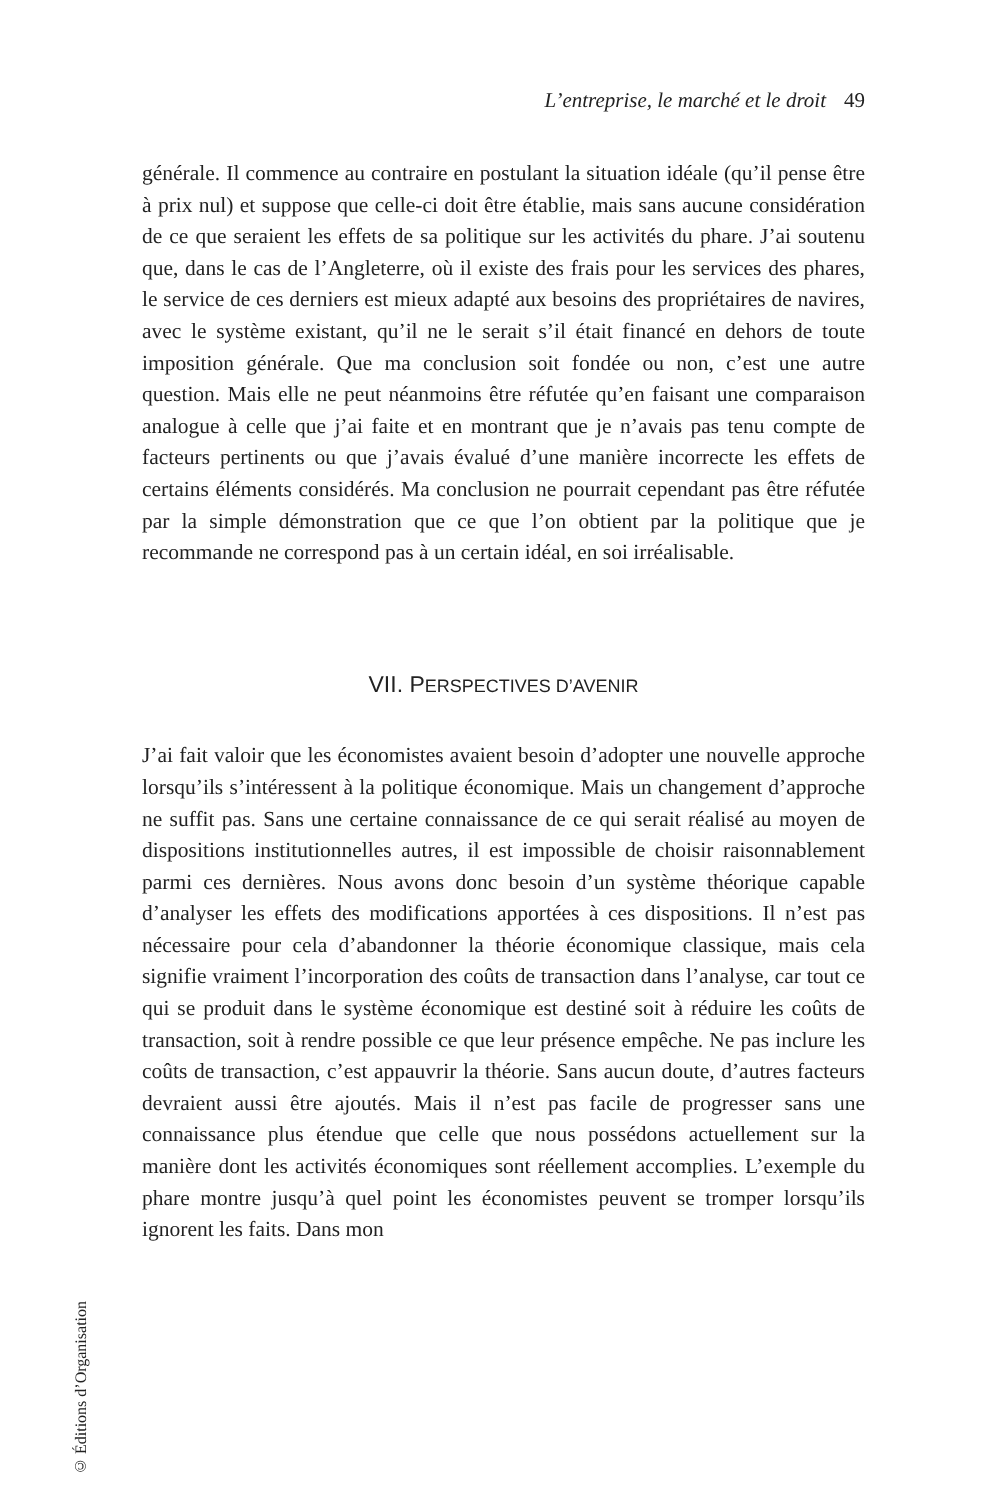L’entreprise, le marché et le droit 49
générale. Il commence au contraire en postulant la situation idéale (qu’il pense être à prix nul) et suppose que celle-ci doit être établie, mais sans aucune considération de ce que seraient les effets de sa politique sur les activités du phare. J’ai soutenu que, dans le cas de l’Angleterre, où il existe des frais pour les services des phares, le service de ces derniers est mieux adapté aux besoins des propriétaires de navires, avec le système existant, qu’il ne le serait s’il était financé en dehors de toute imposition générale. Que ma conclusion soit fondée ou non, c’est une autre question. Mais elle ne peut néanmoins être réfutée qu’en faisant une comparaison analogue à celle que j’ai faite et en montrant que je n’avais pas tenu compte de facteurs pertinents ou que j’avais évalué d’une manière incorrecte les effets de certains éléments considérés. Ma conclusion ne pourrait cependant pas être réfutée par la simple démonstration que ce que l’on obtient par la politique que je recommande ne correspond pas à un certain idéal, en soi irréalisable.
VII. PERSPECTIVES D’AVENIR
J’ai fait valoir que les économistes avaient besoin d’adopter une nouvelle approche lorsqu’ils s’intéressent à la politique économique. Mais un changement d’approche ne suffit pas. Sans une certaine connaissance de ce qui serait réalisé au moyen de dispositions institutionnelles autres, il est impossible de choisir raisonnablement parmi ces dernières. Nous avons donc besoin d’un système théorique capable d’analyser les effets des modifications apportées à ces dispositions. Il n’est pas nécessaire pour cela d’abandonner la théorie économique classique, mais cela signifie vraiment l’incorporation des coûts de transaction dans l’analyse, car tout ce qui se produit dans le système économique est destiné soit à réduire les coûts de transaction, soit à rendre possible ce que leur présence empêche. Ne pas inclure les coûts de transaction, c’est appauvrir la théorie. Sans aucun doute, d’autres facteurs devraient aussi être ajoutés. Mais il n’est pas facile de progresser sans une connaissance plus étendue que celle que nous possédons actuellement sur la manière dont les activités économiques sont réellement accomplies. L’exemple du phare montre jusqu’à quel point les économistes peuvent se tromper lorsqu’ils ignorent les faits. Dans mon
© Éditions d’Organisation